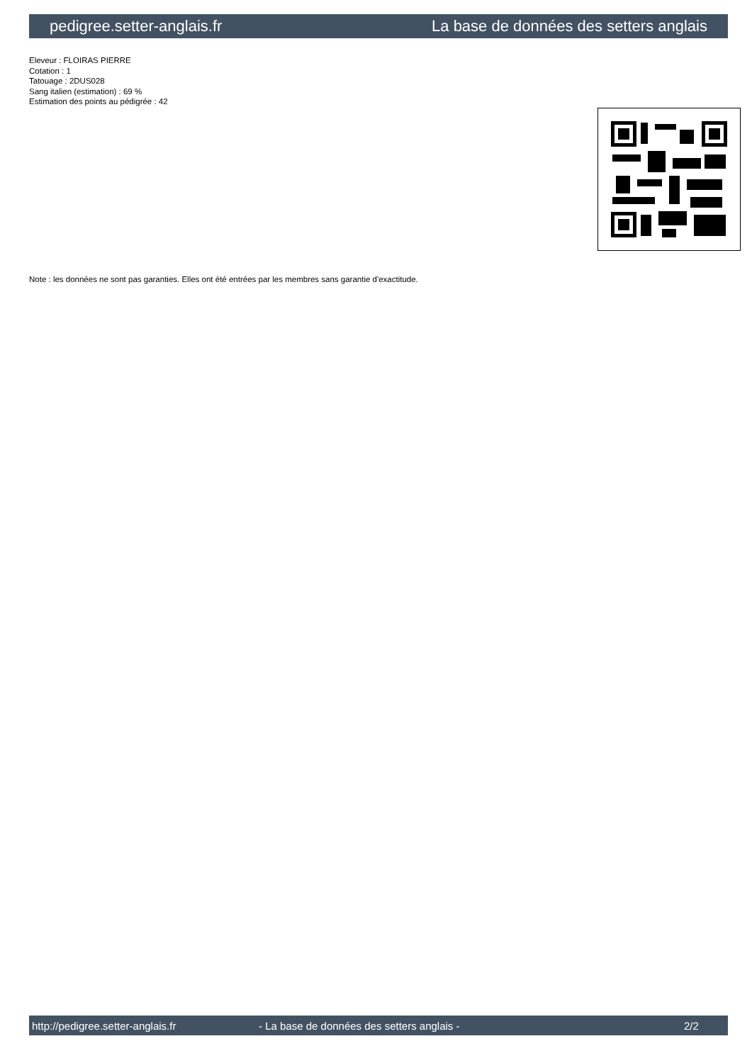pedigree.setter-anglais.fr La base de données des setters anglais
Eleveur : FLOIRAS PIERRE
Cotation : 1
Tatouage : 2DUS028
Sang italien (estimation) : 69 %
Estimation des points au pédigrée : 42
Note : les données ne sont pas garanties. Elles ont été entrées par les membres sans garantie d'exactitude.
http://pedigree.setter-anglais.fr - La base de données des setters anglais - 2/2